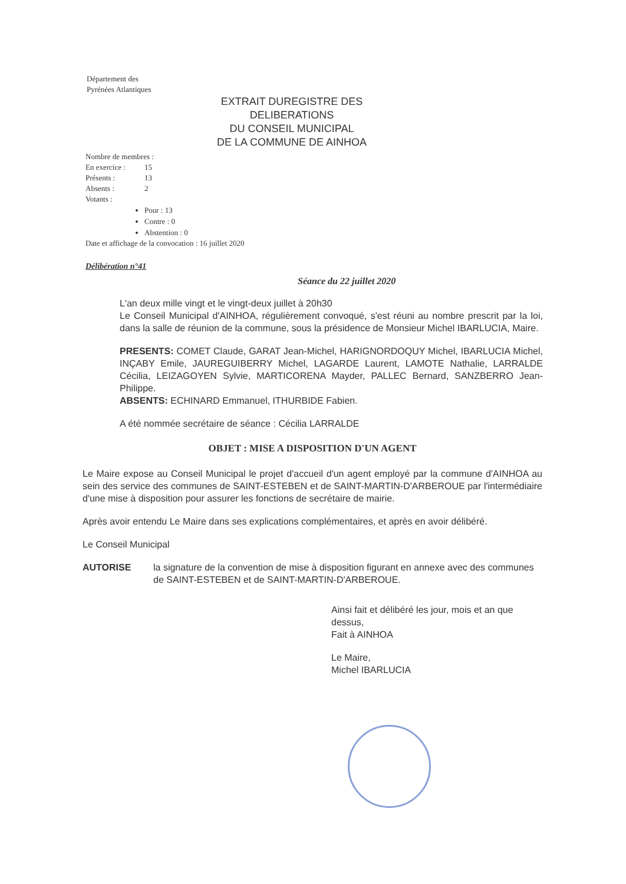Département des
Pyrénées Atlantiques
EXTRAIT DUREGISTRE DES DELIBERATIONS
DU CONSEIL MUNICIPAL
DE LA COMMUNE DE AINHOA
Nombre de membres :
En exercice : 15
Présents : 13
Absents : 2
Votants :
Pour : 13
Contre : 0
Abstention : 0
Date et affichage de la convocation : 16 juillet 2020
Délibération n°41
Séance du 22 juillet 2020
L'an deux mille vingt et le vingt-deux juillet à 20h30
Le Conseil Municipal d'AINHOA, régulièrement convoqué, s'est réuni au nombre prescrit par la loi, dans la salle de réunion de la commune, sous la présidence de Monsieur Michel IBARLUCIA, Maire.
PRESENTS: COMET Claude, GARAT Jean-Michel, HARIGNORDOQUY Michel, IBARLUCIA Michel, INÇABY Emile, JAUREGUIBERRY Michel, LAGARDE Laurent, LAMOTE Nathalie, LARRALDE Cécilia, LEIZAGOYEN Sylvie, MARTICORENA Mayder, PALLEC Bernard, SANZBERRO Jean-Philippe.
ABSENTS: ECHINARD Emmanuel, ITHURBIDE Fabien.
A été nommée secrétaire de séance : Cécilia LARRALDE
OBJET : MISE A DISPOSITION D'UN AGENT
Le Maire expose au Conseil Municipal le projet d'accueil d'un agent employé par la commune d'AINHOA au sein des service des communes de SAINT-ESTEBEN et de SAINT-MARTIN-D'ARBEROUE par l'intermédiaire d'une mise à disposition pour assurer les fonctions de secrétaire de mairie.
Après avoir entendu Le Maire dans ses explications complémentaires, et après en avoir délibéré.
Le Conseil Municipal
AUTORISE la signature de la convention de mise à disposition figurant en annexe avec des communes de SAINT-ESTEBEN et de SAINT-MARTIN-D'ARBEROUE.
Ainsi fait et délibéré les jour, mois et an que dessus,
Fait à AINHOA
Le Maire,
Michel IBARLUCIA